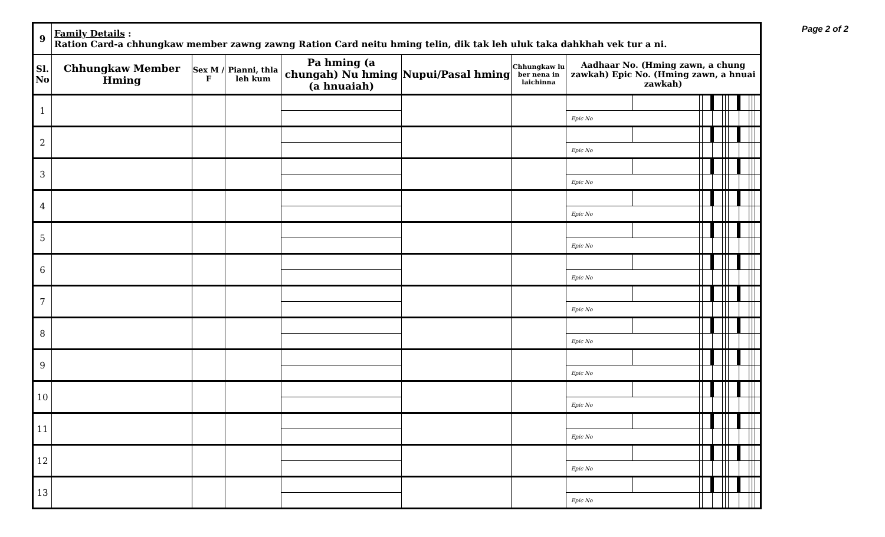Page 2 of 2
| 9 | Family Details : Ration Card-a chhungkaw member zawng zawng Ration Card neitu hming telin, dik tak leh uluk taka dahkhah vek tur a ni. | | | | | | | | | | | | | | | | | |
| Sl. No | Chhungkaw Member Hming | Sex M / F | Pianni, thla leh kum | Pa hming (a chungah) Nu hming (a hnuaiah) | Nupui/Pasal hming | Chhungkaw lu ber nena in laichinna | Aadhaar No. (Hming zawn, a chung zawkah) Epic No. (Hming zawn, a hnuai zawkah) | | | | | | | | | | | |
| 1 | | | | | | | | | | | | | | | | | | |
| | | | | | | | Epic No | | | | | | | | | | | |
| 2 | | | | | | | | | | | | | | | | | | |
| | | | | | | | Epic No | | | | | | | | | | | |
| 3 | | | | | | | | | | | | | | | | | | |
| | | | | | | | Epic No | | | | | | | | | | | |
| 4 | | | | | | | | | | | | | | | | | | |
| | | | | | | | Epic No | | | | | | | | | | | |
| 5 | | | | | | | | | | | | | | | | | | |
| | | | | | | | Epic No | | | | | | | | | | | |
| 6 | | | | | | | | | | | | | | | | | | |
| | | | | | | | Epic No | | | | | | | | | | | |
| 7 | | | | | | | | | | | | | | | | | | |
| | | | | | | | Epic No | | | | | | | | | | | |
| 8 | | | | | | | | | | | | | | | | | | |
| | | | | | | | Epic No | | | | | | | | | | | |
| 9 | | | | | | | | | | | | | | | | | | |
| | | | | | | | Epic No | | | | | | | | | | | |
| 10 | | | | | | | | | | | | | | | | | | |
| | | | | | | | Epic No | | | | | | | | | | | |
| 11 | | | | | | | | | | | | | | | | | | |
| | | | | | | | Epic No | | | | | | | | | | | |
| 12 | | | | | | | | | | | | | | | | | | |
| | | | | | | | Epic No | | | | | | | | | | | |
| 13 | | | | | | | | | | | | | | | | | | |
| | | | | | | | Epic No | | | | | | | | | | | |